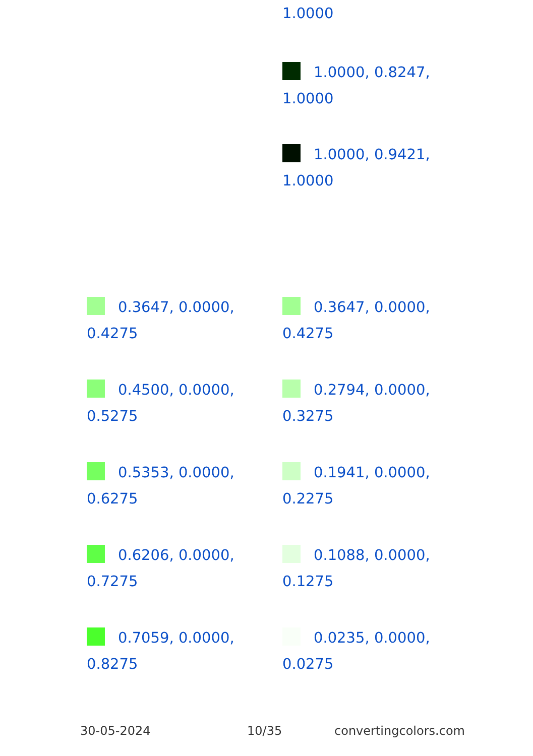1.0000
1.0000, 0.8247, 1.0000
1.0000, 0.9421, 1.0000
0.3647, 0.0000, 0.4275
0.3647, 0.0000, 0.4275
0.4500, 0.0000, 0.5275
0.2794, 0.0000, 0.3275
0.5353, 0.0000, 0.6275
0.1941, 0.0000, 0.2275
0.6206, 0.0000, 0.7275
0.1088, 0.0000, 0.1275
0.7059, 0.0000, 0.8275
0.0235, 0.0000, 0.0275
30-05-2024 10/35 convertingcolors.com